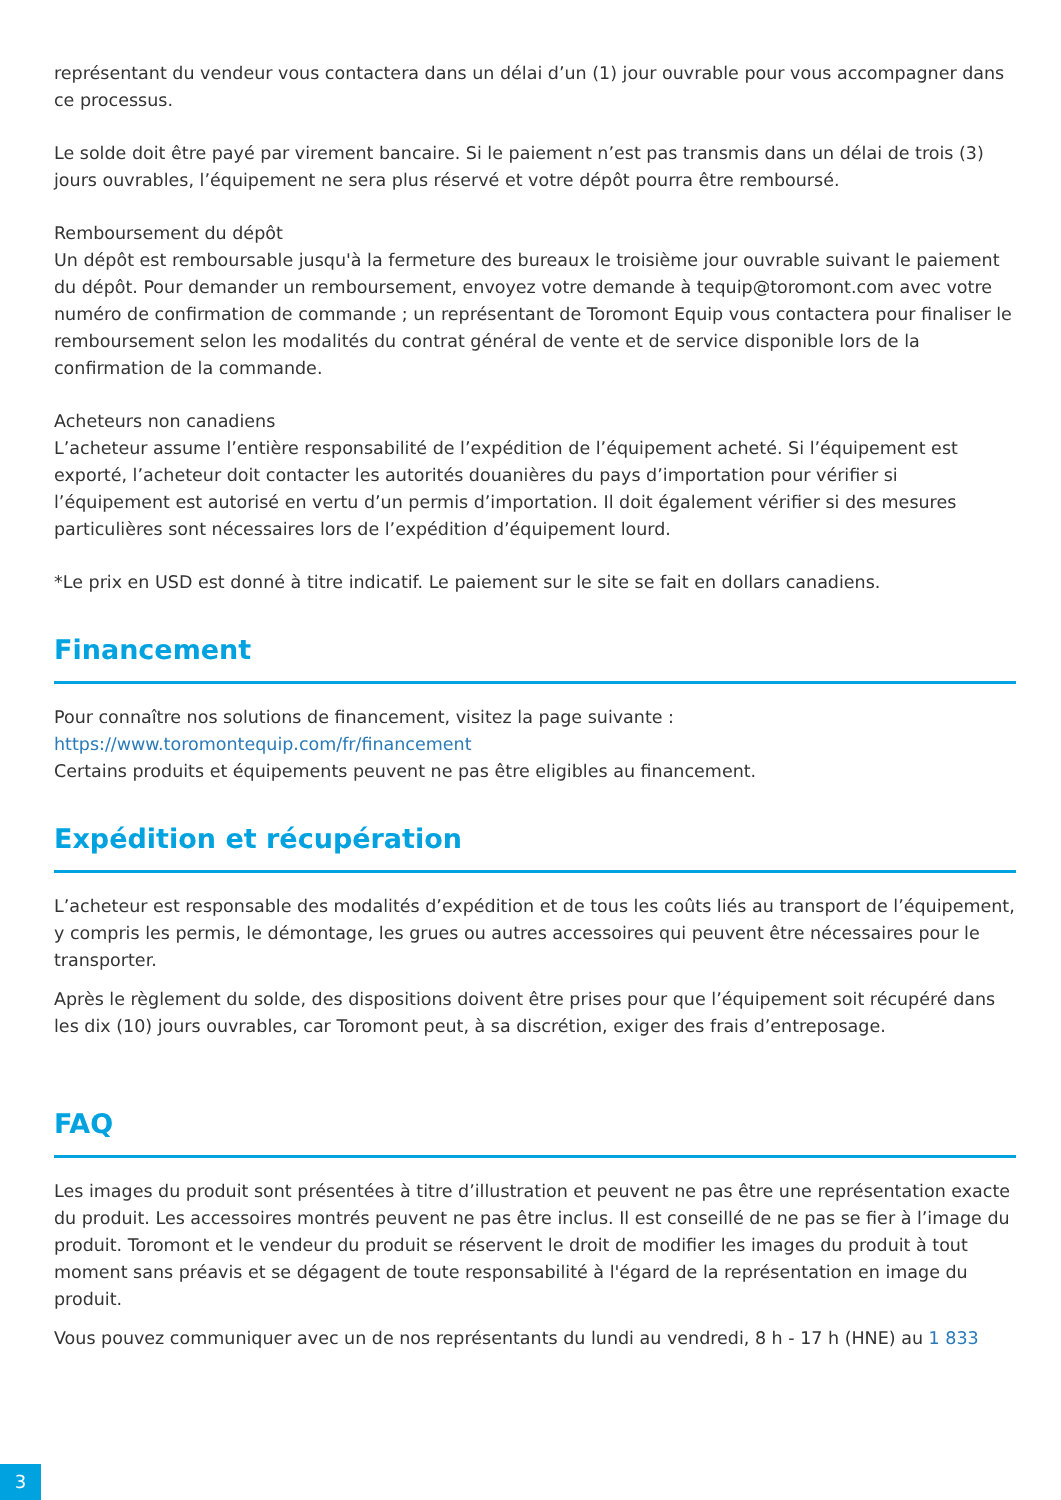représentant du vendeur vous contactera dans un délai d’un (1) jour ouvrable pour vous accompagner dans ce processus.
Le solde doit être payé par virement bancaire. Si le paiement n’est pas transmis dans un délai de trois (3) jours ouvrables, l’équipement ne sera plus réservé et votre dépôt pourra être remboursé.
Remboursement du dépôt
Un dépôt est remboursable jusqu'à la fermeture des bureaux le troisième jour ouvrable suivant le paiement du dépôt. Pour demander un remboursement, envoyez votre demande à tequip@toromont.com avec votre numéro de confirmation de commande ; un représentant de Toromont Equip vous contactera pour finaliser le remboursement selon les modalités du contrat général de vente et de service disponible lors de la confirmation de la commande.
Acheteurs non canadiens
L’acheteur assume l’entière responsabilité de l’expédition de l’équipement acheté. Si l’équipement est exporté, l’acheteur doit contacter les autorités douanières du pays d’importation pour vérifier si l’équipement est autorisé en vertu d’un permis d’importation. Il doit également vérifier si des mesures particulières sont nécessaires lors de l’expédition d’équipement lourd.
*Le prix en USD est donné à titre indicatif. Le paiement sur le site se fait en dollars canadiens.
Financement
Pour connaître nos solutions de financement, visitez la page suivante :
https://www.toromontequip.com/fr/financement
Certains produits et équipements peuvent ne pas être eligibles au financement.
Expédition et récupération
L’acheteur est responsable des modalités d’expédition et de tous les coûts liés au transport de l’équipement, y compris les permis, le démontage, les grues ou autres accessoires qui peuvent être nécessaires pour le transporter.
Après le règlement du solde, des dispositions doivent être prises pour que l’équipement soit récupéré dans les dix (10) jours ouvrables, car Toromont peut, à sa discrétion, exiger des frais d’entreposage.
FAQ
Les images du produit sont présentées à titre d’illustration et peuvent ne pas être une représentation exacte du produit. Les accessoires montrés peuvent ne pas être inclus. Il est conseillé de ne pas se fier à l’image du produit. Toromont et le vendeur du produit se réservent le droit de modifier les images du produit à tout moment sans préavis et se dégagent de toute responsabilité à l'égard de la représentation en image du produit.
Vous pouvez communiquer avec un de nos représentants du lundi au vendredi, 8 h - 17 h (HNE) au 1 833
3